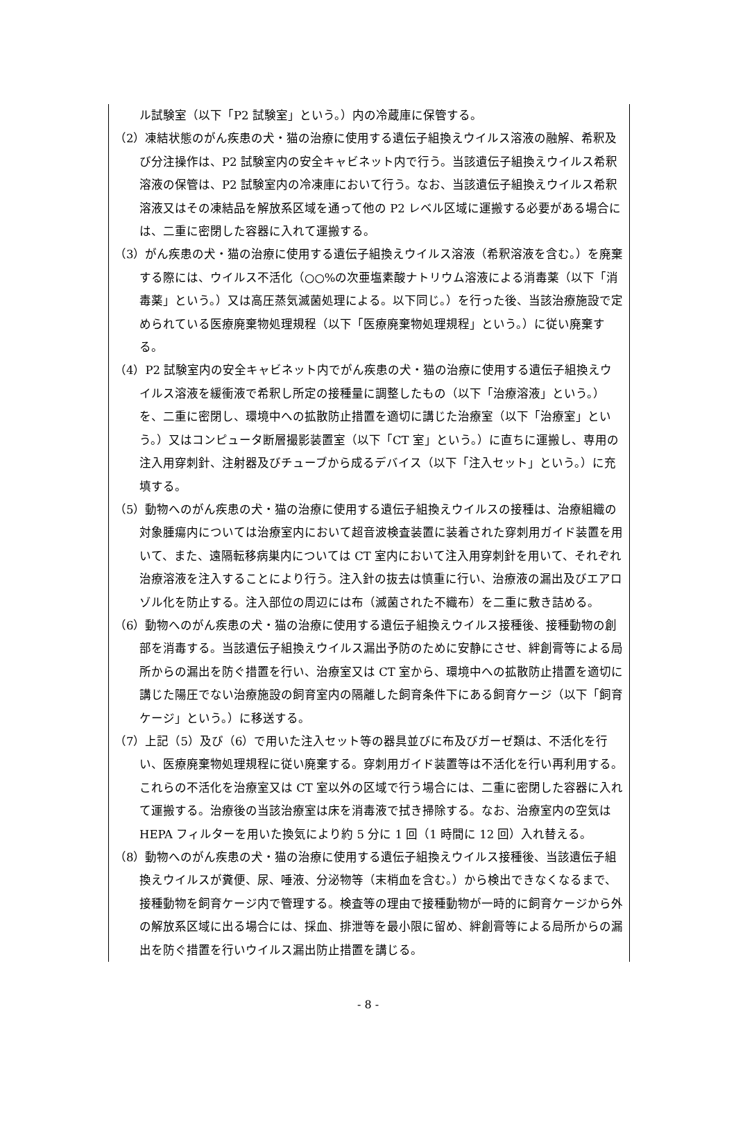ル試験室（以下「P2 試験室」という。）内の冷蔵庫に保管する。
（2）凍結状態のがん疾患の犬・猫の治療に使用する遺伝子組換えウイルス溶液の融解、希釈及び分注操作は、P2 試験室内の安全キャビネット内で行う。当該遺伝子組換えウイルス希釈溶液の保管は、P2 試験室内の冷凍庫において行う。なお、当該遺伝子組換えウイルス希釈溶液又はその凍結品を解放系区域を通って他の P2 レベル区域に運搬する必要がある場合には、二重に密閉した容器に入れて運搬する。
（3）がん疾患の犬・猫の治療に使用する遺伝子組換えウイルス溶液（希釈溶液を含む。）を廃棄する際には、ウイルス不活化（○○%の次亜塩素酸ナトリウム溶液による消毒薬（以下「消毒薬」という。）又は高圧蒸気滅菌処理による。以下同じ。）を行った後、当該治療施設で定められている医療廃棄物処理規程（以下「医療廃棄物処理規程」という。）に従い廃棄する。
（4）P2 試験室内の安全キャビネット内でがん疾患の犬・猫の治療に使用する遺伝子組換えウイルス溶液を緩衝液で希釈し所定の接種量に調整したもの（以下「治療溶液」という。）を、二重に密閉し、環境中への拡散防止措置を適切に講じた治療室（以下「治療室」という。）又はコンピュータ断層撮影装置室（以下「CT 室」という。）に直ちに運搬し、専用の注入用穿刺針、注射器及びチューブから成るデバイス（以下「注入セット」という。）に充填する。
（5）動物へのがん疾患の犬・猫の治療に使用する遺伝子組換えウイルスの接種は、治療組織の対象腫瘍内については治療室内において超音波検査装置に装着された穿刺用ガイド装置を用いて、また、遠隔転移病巣内については CT 室内において注入用穿刺針を用いて、それぞれ治療溶液を注入することにより行う。注入針の抜去は慎重に行い、治療液の漏出及びエアロゾル化を防止する。注入部位の周辺には布（滅菌された不織布）を二重に敷き詰める。
（6）動物へのがん疾患の犬・猫の治療に使用する遺伝子組換えウイルス接種後、接種動物の創部を消毒する。当該遺伝子組換えウイルス漏出予防のために安静にさせ、絆創膏等による局所からの漏出を防ぐ措置を行い、治療室又は CT 室から、環境中への拡散防止措置を適切に講じた陽圧でない治療施設の飼育室内の隔離した飼育条件下にある飼育ケージ（以下「飼育ケージ」という。）に移送する。
（7）上記（5）及び（6）で用いた注入セット等の器具並びに布及びガーゼ類は、不活化を行い、医療廃棄物処理規程に従い廃棄する。穿刺用ガイド装置等は不活化を行い再利用する。これらの不活化を治療室又は CT 室以外の区域で行う場合には、二重に密閉した容器に入れて運搬する。治療後の当該治療室は床を消毒液で拭き掃除する。なお、治療室内の空気は HEPA フィルターを用いた換気により約 5 分に 1 回（1 時間に 12 回）入れ替える。
（8）動物へのがん疾患の犬・猫の治療に使用する遺伝子組換えウイルス接種後、当該遺伝子組換えウイルスが糞便、尿、唾液、分泌物等（末梢血を含む。）から検出できなくなるまで、接種動物を飼育ケージ内で管理する。検査等の理由で接種動物が一時的に飼育ケージから外の解放系区域に出る場合には、採血、排泄等を最小限に留め、絆創膏等による局所からの漏出を防ぐ措置を行いウイルス漏出防止措置を講じる。
- 8 -